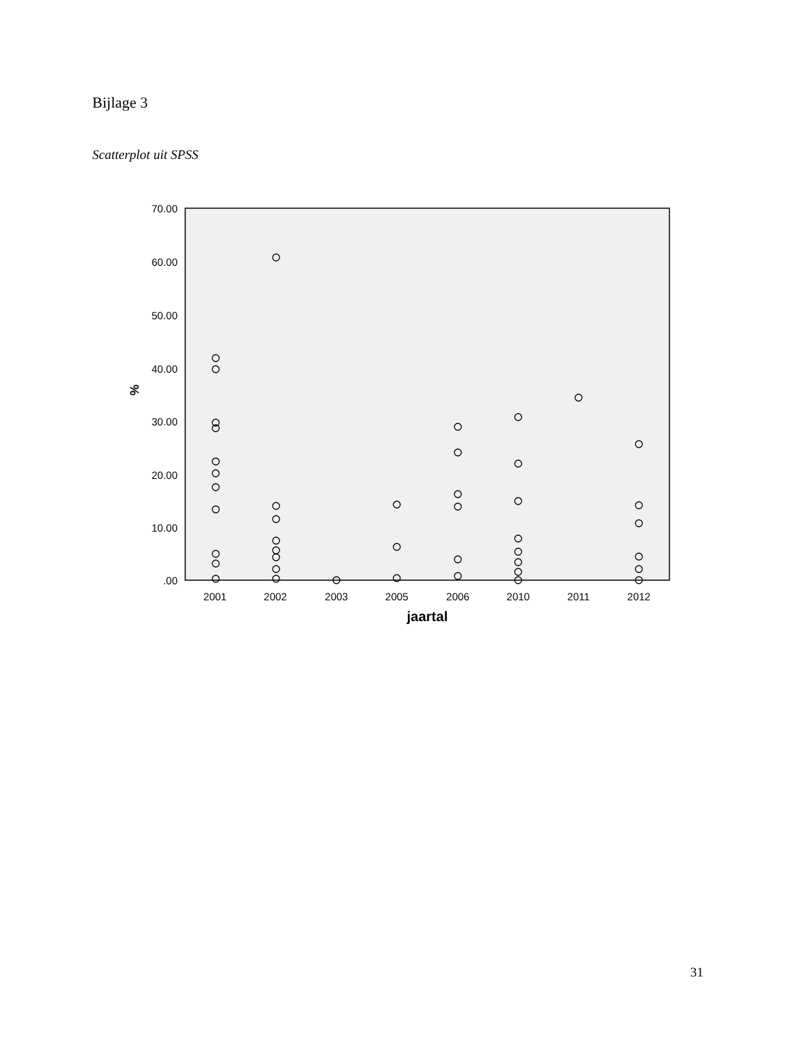Bijlage 3
Scatterplot uit SPSS
70.00
60.00
50.00
40.00
30.00
20.00
10.00
.00
2001
2002
2003
2005
2006
2010
2011
2012
jaartal
%
31